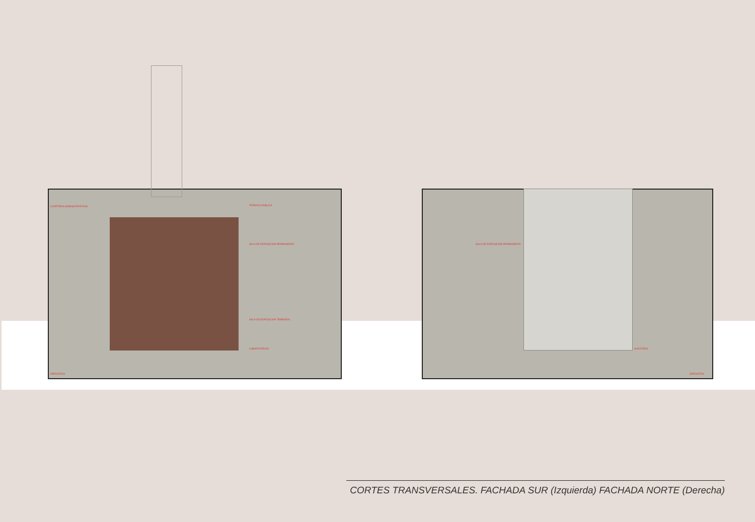CAFETERIA ADMINISTRATIVOS TERRAZA PUBLICA
SALA DE EXPOSICION PERMANENTE
SALA DE EXPOSICION TEMPORAL
LABORATORIOS
DEPOSITOS
SALA DE EXPOSICION PERMANENTE
AUDITORIO
DEPOSITOS
CORTES TRANSVERSALES. FACHADA SUR (Izquierda) FACHADA NORTE (Derecha)